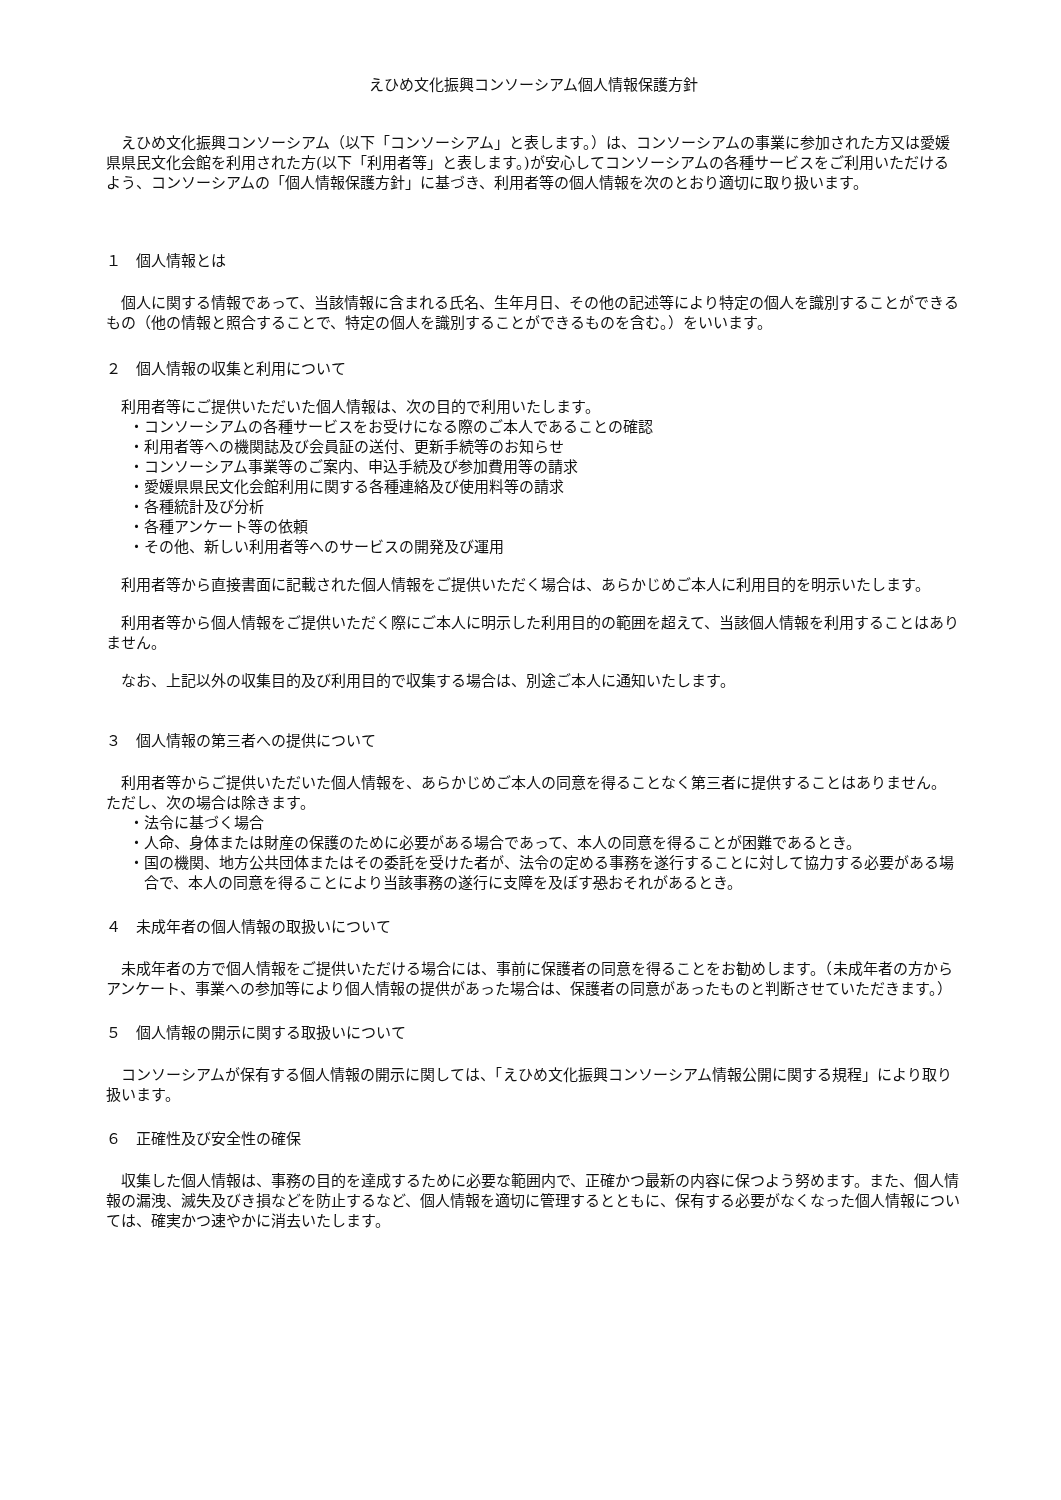えひめ文化振興コンソーシアム個人情報保護方針
えひめ文化振興コンソーシアム（以下「コンソーシアム」と表します。）は、コンソーシアムの事業に参加された方又は愛媛県県民文化会館を利用された方(以下「利用者等」と表します。)が安心してコンソーシアムの各種サービスをご利用いただけるよう、コンソーシアムの「個人情報保護方針」に基づき、利用者等の個人情報を次のとおり適切に取り扱います。
１　個人情報とは
個人に関する情報であって、当該情報に含まれる氏名、生年月日、その他の記述等により特定の個人を識別することができるもの（他の情報と照合することで、特定の個人を識別することができるものを含む。）をいいます。
２　個人情報の収集と利用について
利用者等にご提供いただいた個人情報は、次の目的で利用いたします。
・コンソーシアムの各種サービスをお受けになる際のご本人であることの確認
・利用者等への機関誌及び会員証の送付、更新手続等のお知らせ
・コンソーシアム事業等のご案内、申込手続及び参加費用等の請求
・愛媛県県民文化会館利用に関する各種連絡及び使用料等の請求
・各種統計及び分析
・各種アンケート等の依頼
・その他、新しい利用者等へのサービスの開発及び運用
利用者等から直接書面に記載された個人情報をご提供いただく場合は、あらかじめご本人に利用目的を明示いたします。
利用者等から個人情報をご提供いただく際にご本人に明示した利用目的の範囲を超えて、当該個人情報を利用することはありません。
なお、上記以外の収集目的及び利用目的で収集する場合は、別途ご本人に通知いたします。
３　個人情報の第三者への提供について
利用者等からご提供いただいた個人情報を、あらかじめご本人の同意を得ることなく第三者に提供することはありません。
ただし、次の場合は除きます。
・法令に基づく場合
・人命、身体または財産の保護のために必要がある場合であって、本人の同意を得ることが困難であるとき。
・国の機関、地方公共団体またはその委託を受けた者が、法令の定める事務を遂行することに対して協力する必要がある場合で、本人の同意を得ることにより当該事務の遂行に支障を及ぼす恐おそれがあるとき。
４　未成年者の個人情報の取扱いについて
未成年者の方で個人情報をご提供いただける場合には、事前に保護者の同意を得ることをお勧めします。（未成年者の方からアンケート、事業への参加等により個人情報の提供があった場合は、保護者の同意があったものと判断させていただきます。）
５　個人情報の開示に関する取扱いについて
コンソーシアムが保有する個人情報の開示に関しては、「えひめ文化振興コンソーシアム情報公開に関する規程」により取り扱います。
６　正確性及び安全性の確保
収集した個人情報は、事務の目的を達成するために必要な範囲内で、正確かつ最新の内容に保つよう努めます。また、個人情報の漏洩、滅失及びき損などを防止するなど、個人情報を適切に管理するとともに、保有する必要がなくなった個人情報については、確実かつ速やかに消去いたします。